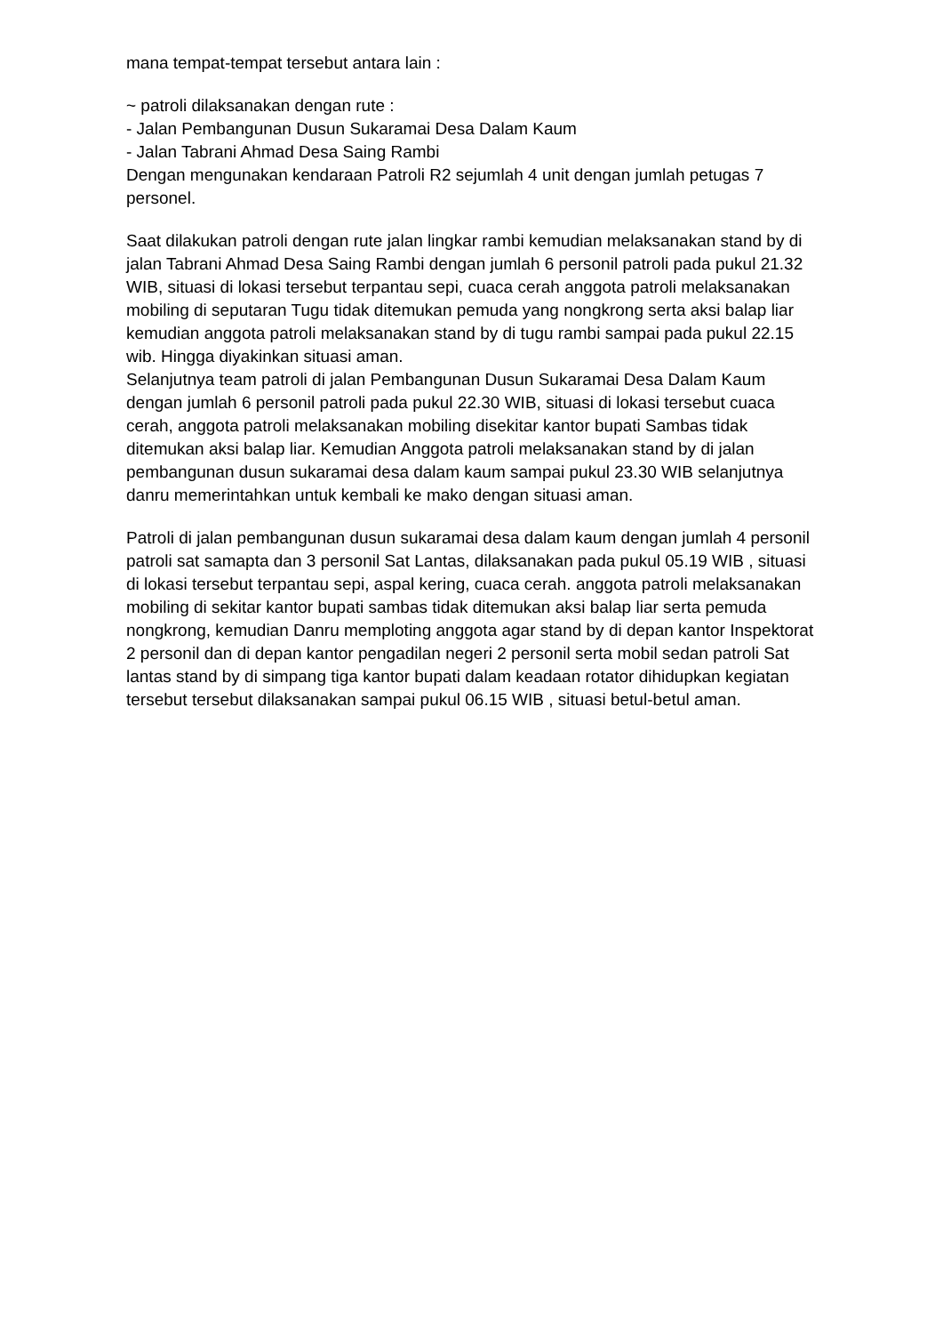mana tempat-tempat tersebut antara lain :
~ patroli dilaksanakan dengan rute :
- Jalan Pembangunan Dusun Sukaramai Desa Dalam Kaum
- Jalan Tabrani Ahmad Desa Saing Rambi
Dengan mengunakan kendaraan Patroli R2 sejumlah 4 unit dengan jumlah petugas 7 personel.
Saat dilakukan patroli dengan rute jalan lingkar rambi kemudian melaksanakan stand by di jalan Tabrani Ahmad Desa Saing Rambi dengan jumlah 6 personil patroli pada pukul 21.32 WIB, situasi di lokasi tersebut terpantau sepi, cuaca cerah anggota patroli melaksanakan mobiling di seputaran Tugu tidak ditemukan pemuda yang nongkrong serta aksi balap liar kemudian anggota patroli melaksanakan stand by di tugu rambi sampai pada pukul 22.15 wib. Hingga diyakinkan situasi aman.
Selanjutnya team patroli di jalan Pembangunan Dusun Sukaramai Desa Dalam Kaum dengan jumlah 6 personil patroli pada pukul 22.30 WIB, situasi di lokasi tersebut cuaca cerah, anggota patroli melaksanakan mobiling disekitar kantor bupati Sambas tidak ditemukan aksi balap liar. Kemudian Anggota patroli melaksanakan stand by di jalan pembangunan dusun sukaramai desa dalam kaum sampai pukul 23.30 WIB selanjutnya danru memerintahkan untuk kembali ke mako dengan situasi aman.
Patroli di jalan pembangunan dusun sukaramai desa dalam kaum dengan jumlah 4 personil patroli sat samapta dan 3 personil Sat Lantas, dilaksanakan pada pukul 05.19 WIB , situasi di lokasi tersebut terpantau sepi, aspal kering, cuaca cerah. anggota patroli melaksanakan mobiling di sekitar kantor bupati sambas tidak ditemukan aksi balap liar serta pemuda nongkrong, kemudian Danru memploting anggota agar stand by di depan kantor Inspektorat 2 personil dan di depan kantor pengadilan negeri 2 personil serta mobil sedan patroli Sat lantas stand by di simpang tiga kantor bupati dalam keadaan rotator dihidupkan kegiatan tersebut tersebut dilaksanakan sampai pukul 06.15 WIB , situasi betul-betul aman.